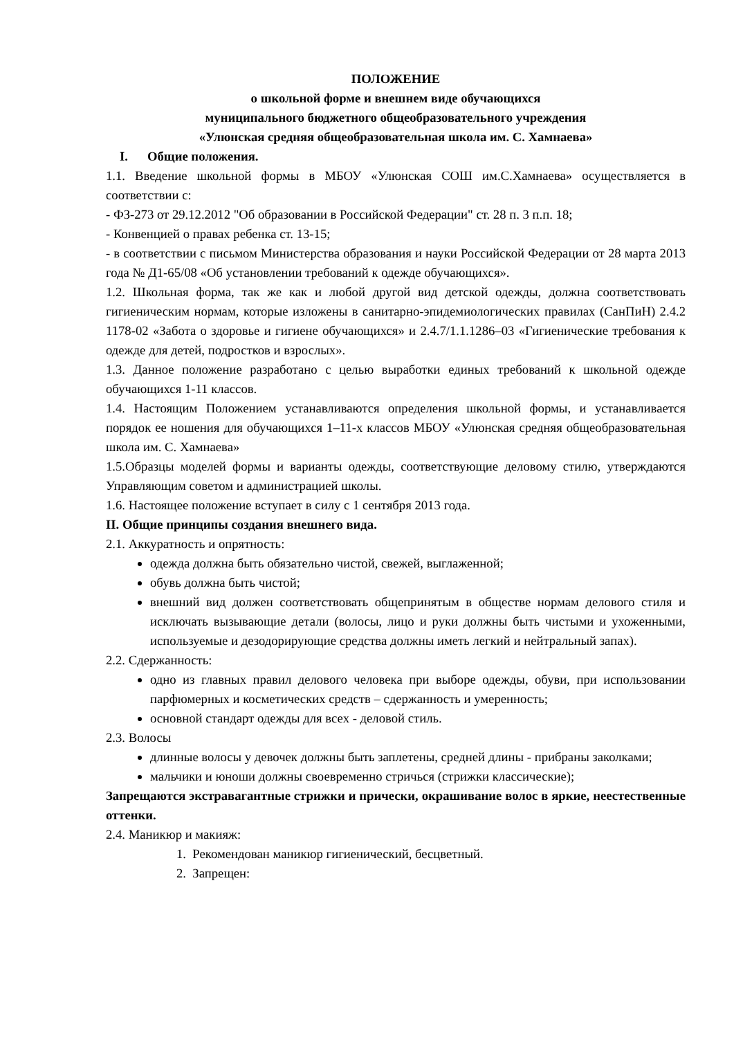ПОЛОЖЕНИЕ
о школьной форме и внешнем виде обучающихся
муниципального бюджетного общеобразовательного учреждения
«Улюнская средняя общеобразовательная школа им. С. Хамнаева»
I. Общие положения.
1.1. Введение школьной формы в МБОУ «Улюнская СОШ им.С.Хамнаева» осуществляется в соответствии с:
- ФЗ-273 от 29.12.2012 "Об образовании в Российской Федерации" ст. 28 п. 3 п.п. 18;
- Конвенцией о правах ребенка ст. 13-15;
- в соответствии с письмом Министерства образования и науки Российской Федерации от 28 марта 2013 года № Д1-65/08 «Об установлении требований к одежде обучающихся».
1.2. Школьная форма, так же как и любой другой вид детской одежды, должна соответствовать гигиеническим нормам, которые изложены в санитарно-эпидемиологических правилах (СанПиН) 2.4.2 1178-02 «Забота о здоровье и гигиене обучающихся» и 2.4.7/1.1.1286–03 «Гигиенические требования к одежде для детей, подростков и взрослых».
1.3. Данное положение разработано с целью выработки единых требований к школьной одежде обучающихся 1-11 классов.
1.4. Настоящим Положением устанавливаются определения школьной формы, и устанавливается порядок ее ношения для обучающихся 1–11-х классов МБОУ «Улюнская средняя общеобразовательная школа им. С. Хамнаева»
1.5.Образцы моделей формы и варианты одежды, соответствующие деловому стилю, утверждаются Управляющим советом и администрацией школы.
1.6. Настоящее положение вступает в силу с 1 сентября 2013 года.
II. Общие принципы создания внешнего вида.
2.1. Аккуратность и опрятность:
одежда должна быть обязательно чистой, свежей, выглаженной;
обувь должна быть чистой;
внешний вид должен соответствовать общепринятым в обществе нормам делового стиля и исключать вызывающие детали (волосы, лицо и руки должны быть чистыми и ухоженными, используемые и дезодорирующие средства должны иметь легкий и нейтральный запах).
2.2. Сдержанность:
одно из главных правил делового человека при выборе одежды, обуви, при использовании парфюмерных и косметических средств – сдержанность и умеренность;
основной стандарт одежды для всех - деловой стиль.
2.3. Волосы
длинные волосы у девочек должны быть заплетены, средней длины - прибраны заколками;
мальчики и юноши должны своевременно стричься (стрижки классические);
Запрещаются экстравагантные стрижки и прически, окрашивание волос в яркие, неестественные оттенки.
2.4. Маникюр и макияж:
1. Рекомендован маникюр гигиенический, бесцветный.
2. Запрещен: